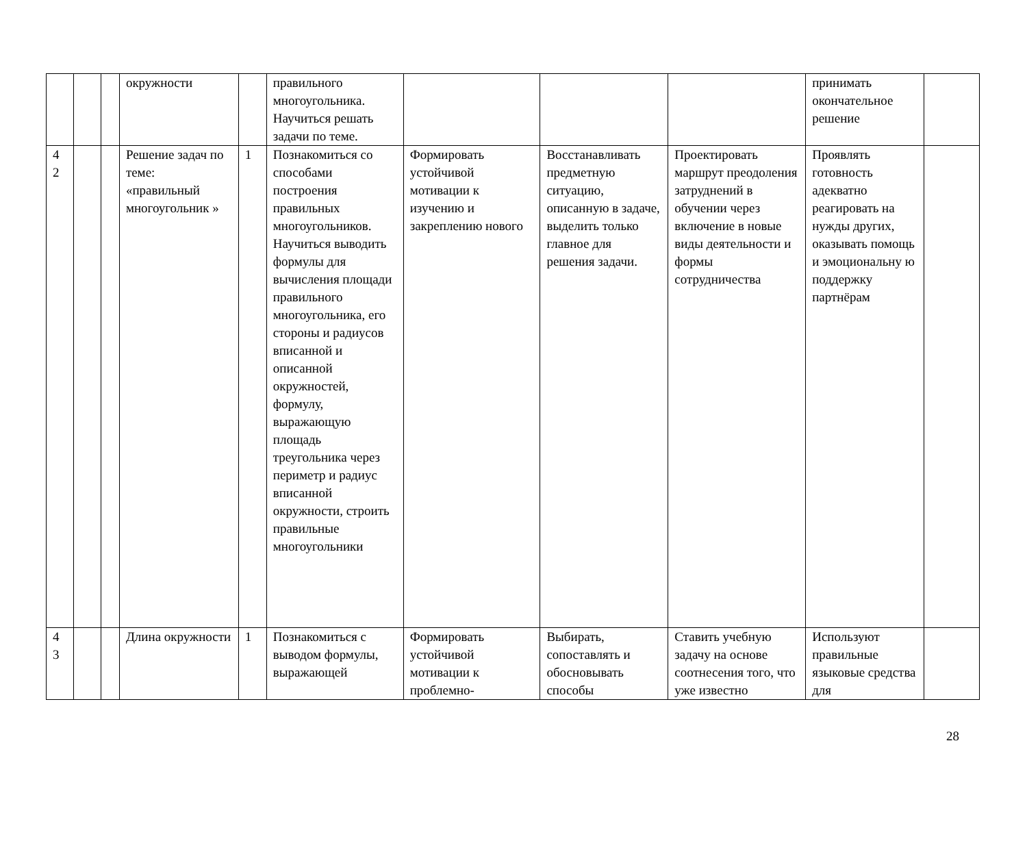| | | | окружности | | правильного многоугольника. Научиться решать задачи по теме. | | | | принимать окончательное решение | |
| 4 2 | | | Решение задач по теме: «правильный многоугольник » | 1 | Познакомиться со способами построения правильных многоугольников. Научиться выводить формулы для вычисления площади правильного многоугольника, его стороны и радиусов вписанной и описанной окружностей, формулу, выражающую площадь треугольника через периметр и радиус вписанной окружности, строить правильные многоугольники | Формировать устойчивой мотивации к изучению и закреплению нового | Восстанавливать предметную ситуацию, описанную в задаче, выделить только главное для решения задачи. | Проектировать маршрут преодоления затруднений в обучении через включение в новые виды деятельности и формы сотрудничества | Проявлять готовность адекватно реагировать на нужды других, оказывать помощь и эмоциональну ю поддержку партнёрам | |
| 4 3 | | | Длина окружности | 1 | Познакомиться с выводом формулы, выражающей | Формировать устойчивой мотивации к проблемно- | Выбирать, сопоставлять и обосновывать способы | Ставить учебную задачу на основе соотнесения того, что уже известно | Используют правильные языковые средства для | |
28